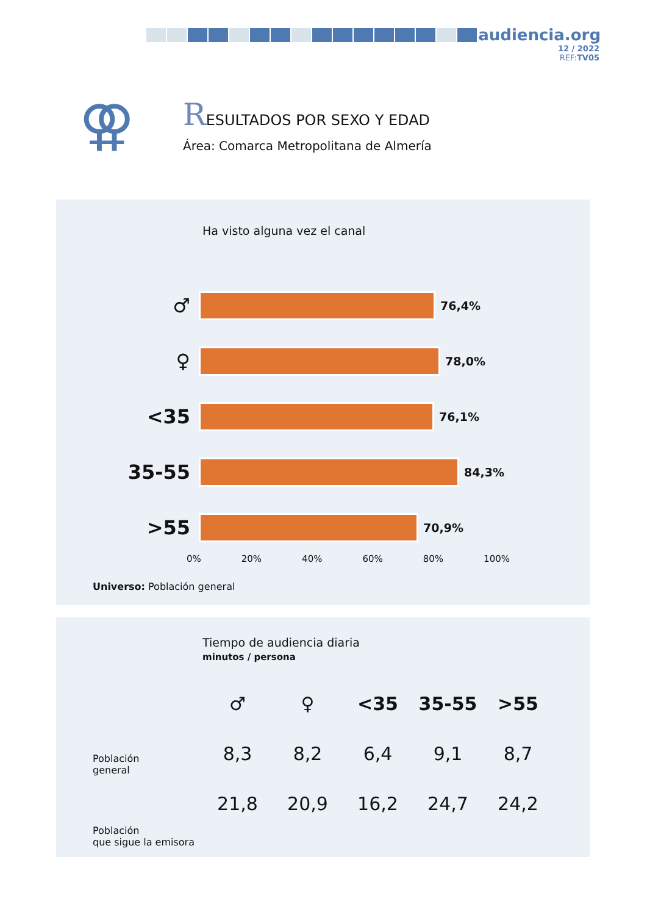audiencia.org
12 / 2022
REF:TV05
⚢
RESULTADOS POR SEXO Y EDAD
Área: Comarca Metropolitana de Almería
Ha visto alguna vez el canal
♂
76,4%
♀
78,0%
<35
76,1%
35-55
84,3%
>55
70,9%
0% 20% 40% 60% 80% 100%
Universo: Población general
Tiempo de audiencia diaria
minutos / persona
| ♂ | ♀ | <35 | 35-55 | >55 |
| --- | --- | --- | --- | --- |
| 8,3 | 8,2 | 6,4 | 9,1 | 8,7 |
| 21,8 | 20,9 | 16,2 | 24,7 | 24,2 |
Población
general
Población
que sigue la emisora